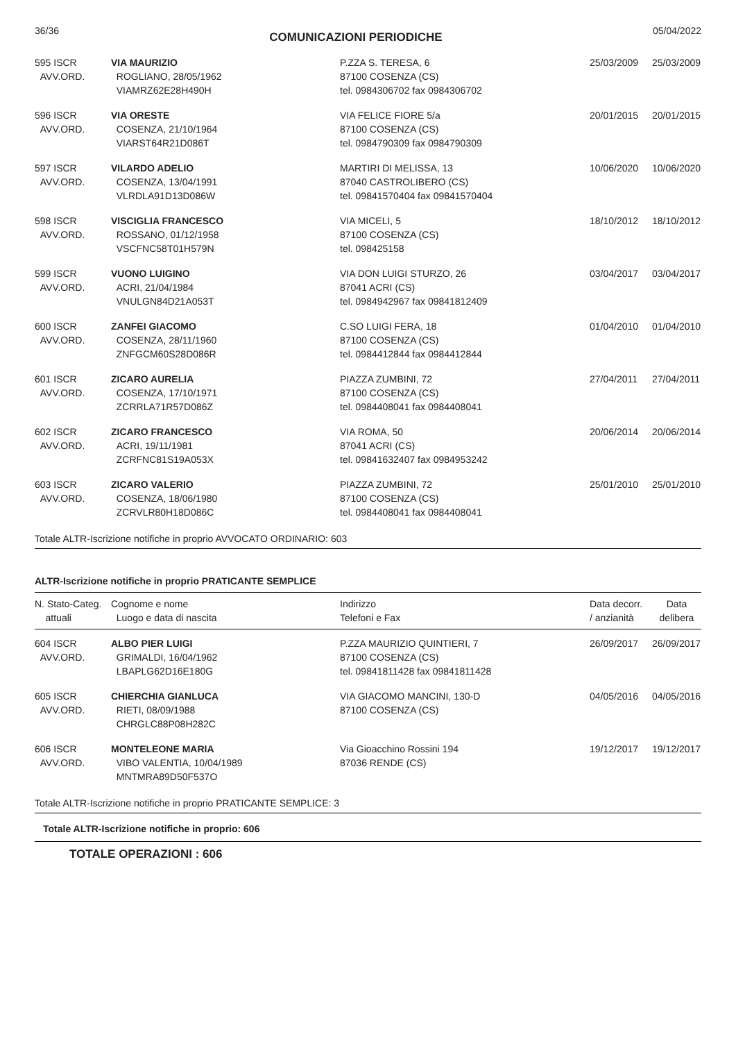36/36 COMUNICAZIONI PERIODICHE 05/04/2022
| 595 ISCR AVV.ORD. | VIA MAURIZIO ROGLIANO, 28/05/1962 VIAMRZ62E28H490H | P.ZZA S. TERESA, 6 87100 COSENZA (CS) tel. 0984306702 fax 0984306702 | 25/03/2009 | 25/03/2009 |
| 596 ISCR AVV.ORD. | VIA ORESTE COSENZA, 21/10/1964 VIARST64R21D086T | VIA FELICE FIORE 5/a 87100 COSENZA (CS) tel. 0984790309 fax 0984790309 | 20/01/2015 | 20/01/2015 |
| 597 ISCR AVV.ORD. | VILARDO ADELIO COSENZA, 13/04/1991 VLRDLA91D13D086W | MARTIRI DI MELISSA, 13 87040 CASTROLIBERO (CS) tel. 09841570404 fax 09841570404 | 10/06/2020 | 10/06/2020 |
| 598 ISCR AVV.ORD. | VISCIGLIA FRANCESCO ROSSANO, 01/12/1958 VSCFNC58T01H579N | VIA MICELI, 5 87100 COSENZA (CS) tel. 098425158 | 18/10/2012 | 18/10/2012 |
| 599 ISCR AVV.ORD. | VUONO LUIGINO ACRI, 21/04/1984 VNULGN84D21A053T | VIA DON LUIGI STURZO, 26 87041 ACRI (CS) tel. 0984942967 fax 09841812409 | 03/04/2017 | 03/04/2017 |
| 600 ISCR AVV.ORD. | ZANFEI GIACOMO COSENZA, 28/11/1960 ZNFGCM60S28D086R | C.SO LUIGI FERA, 18 87100 COSENZA (CS) tel. 0984412844 fax 0984412844 | 01/04/2010 | 01/04/2010 |
| 601 ISCR AVV.ORD. | ZICARO AURELIA COSENZA, 17/10/1971 ZCRRLA71R57D086Z | PIAZZA ZUMBINI, 72 87100 COSENZA (CS) tel. 0984408041 fax 0984408041 | 27/04/2011 | 27/04/2011 |
| 602 ISCR AVV.ORD. | ZICARO FRANCESCO ACRI, 19/11/1981 ZCRFNC81S19A053X | VIA ROMA, 50 87041 ACRI (CS) tel. 09841632407 fax 0984953242 | 20/06/2014 | 20/06/2014 |
| 603 ISCR AVV.ORD. | ZICARO VALERIO COSENZA, 18/06/1980 ZCRVLR80H18D086C | PIAZZA ZUMBINI, 72 87100 COSENZA (CS) tel. 0984408041 fax 0984408041 | 25/01/2010 | 25/01/2010 |
Totale ALTR-Iscrizione notifiche in proprio AVVOCATO ORDINARIO: 603
ALTR-Iscrizione notifiche in proprio PRATICANTE SEMPLICE
| N. Stato-Categ. attuali | Cognome e nome Luogo e data di nascita | Indirizzo Telefoni e Fax | Data decorr. / anzianità | Data delibera |
| --- | --- | --- | --- | --- |
| 604 ISCR AVV.ORD. | ALBO PIER LUIGI GRIMALDI, 16/04/1962 LBAPLG62D16E180G | P.ZZA MAURIZIO QUINTIERI, 7 87100 COSENZA (CS) tel. 09841811428 fax 09841811428 | 26/09/2017 | 26/09/2017 |
| 605 ISCR AVV.ORD. | CHIERCHIA GIANLUCA RIETI, 08/09/1988 CHRGLC88P08H282C | VIA GIACOMO MANCINI, 130-D 87100 COSENZA (CS) | 04/05/2016 | 04/05/2016 |
| 606 ISCR AVV.ORD. | MONTELEONE MARIA VIBO VALENTIA, 10/04/1989 MNTMRA89D50F537O | Via Gioacchino Rossini 194 87036 RENDE (CS) | 19/12/2017 | 19/12/2017 |
Totale ALTR-Iscrizione notifiche in proprio PRATICANTE SEMPLICE: 3
Totale ALTR-Iscrizione notifiche in proprio: 606
TOTALE OPERAZIONI : 606